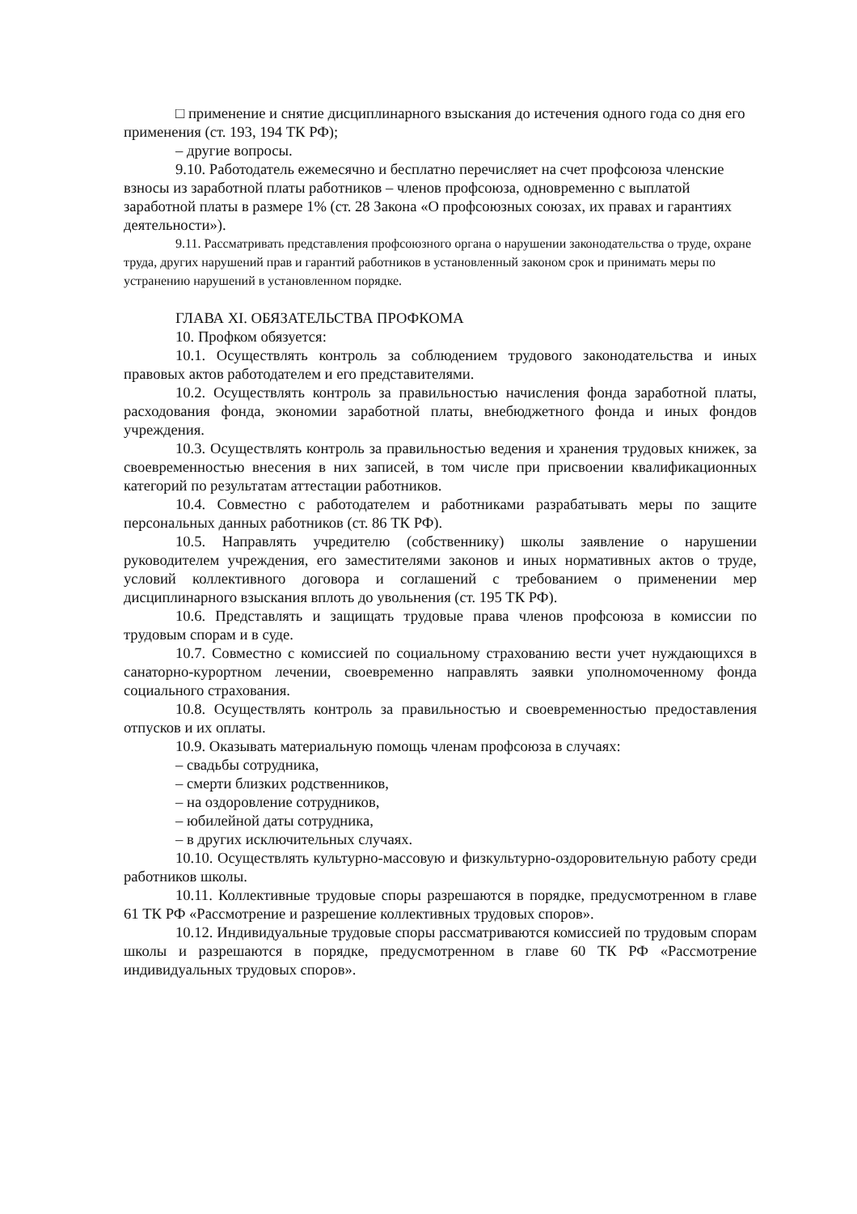□ применение и снятие дисциплинарного взыскания до истечения одного года со дня его применения (ст. 193, 194 ТК РФ);
– другие вопросы.
9.10. Работодатель ежемесячно и бесплатно перечисляет на счет профсоюза членские взносы из заработной платы работников – членов профсоюза, одновременно с выплатой заработной платы в размере 1% (ст. 28 Закона «О профсоюзных союзах, их правах и гарантиях деятельности»).
9.11. Рассматривать представления профсоюзного органа о нарушении законодательства о труде, охране труда, других нарушений прав и гарантий работников в установленный законом срок и принимать меры по устранению нарушений в установленном порядке.
ГЛАВА XI. ОБЯЗАТЕЛЬСТВА ПРОФКОМА
10. Профком обязуется:
10.1. Осуществлять контроль за соблюдением трудового законодательства и иных правовых актов работодателем и его представителями.
10.2. Осуществлять контроль за правильностью начисления фонда заработной платы, расходования фонда, экономии заработной платы, внебюджетного фонда и иных фондов учреждения.
10.3. Осуществлять контроль за правильностью ведения и хранения трудовых книжек, за своевременностью внесения в них записей, в том числе при присвоении квалификационных категорий по результатам аттестации работников.
10.4. Совместно с работодателем и работниками разрабатывать меры по защите персональных данных работников (ст. 86 ТК РФ).
10.5. Направлять учредителю (собственнику) школы заявление о нарушении руководителем учреждения, его заместителями законов и иных нормативных актов о труде, условий коллективного договора и соглашений с требованием о применении мер дисциплинарного взыскания вплоть до увольнения (ст. 195 ТК РФ).
10.6. Представлять и защищать трудовые права членов профсоюза в комиссии по трудовым спорам и в суде.
10.7. Совместно с комиссией по социальному страхованию вести учет нуждающихся в санаторно-курортном лечении, своевременно направлять заявки уполномоченному фонда социального страхования.
10.8. Осуществлять контроль за правильностью и своевременностью предоставления отпусков и их оплаты.
10.9. Оказывать материальную помощь членам профсоюза в случаях:
– свадьбы сотрудника,
– смерти близких родственников,
– на оздоровление сотрудников,
– юбилейной даты сотрудника,
– в других исключительных случаях.
10.10. Осуществлять культурно-массовую и физкультурно-оздоровительную работу среди работников школы.
10.11. Коллективные трудовые споры разрешаются в порядке, предусмотренном в главе 61 ТК РФ «Рассмотрение и разрешение коллективных трудовых споров».
10.12. Индивидуальные трудовые споры рассматриваются комиссией по трудовым спорам школы и разрешаются в порядке, предусмотренном в главе 60 ТК РФ «Рассмотрение индивидуальных трудовых споров».